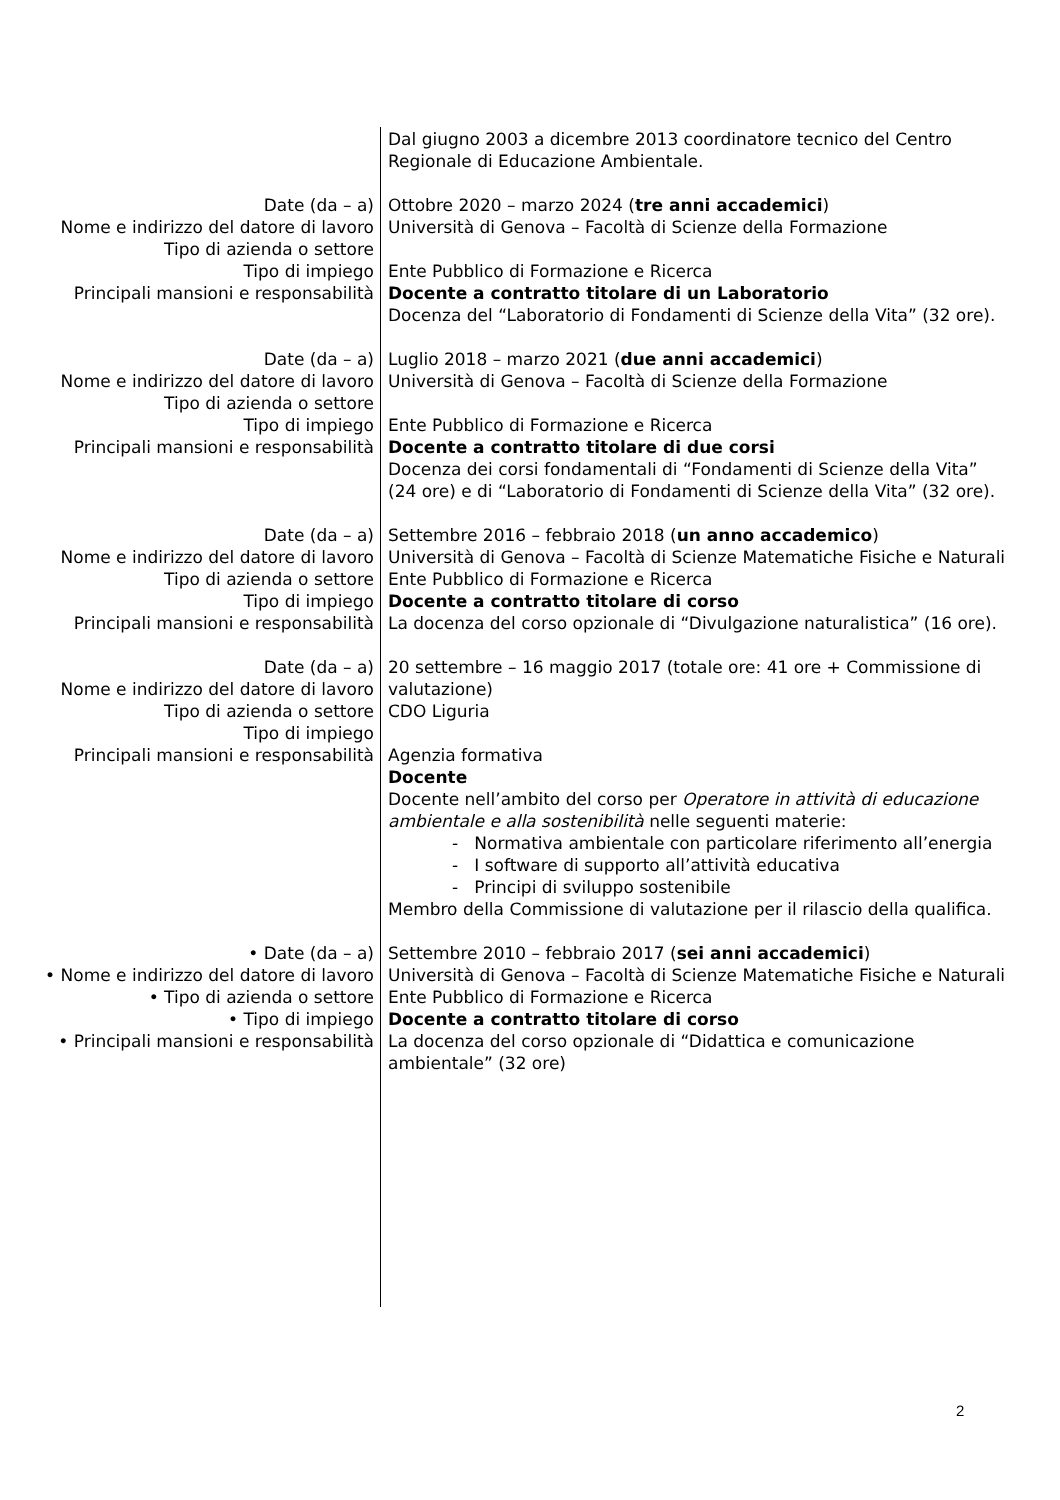| | Dal giugno 2003 a dicembre 2013 coordinatore tecnico del Centro Regionale di Educazione Ambientale. |
| Date (da – a) Nome e indirizzo del datore di lavoro Tipo di azienda o settore Tipo di impiego Principali mansioni e responsabilità | Ottobre 2020 – marzo 2024 ( tre anni accademici ) Università di Genova – Facoltà di Scienze della Formazione Ente Pubblico di Formazione e Ricerca Docente a contratto titolare di un Laboratorio Docenza del “Laboratorio di Fondamenti di Scienze della Vita” (32 ore). |
| Date (da – a) Nome e indirizzo del datore di lavoro Tipo di azienda o settore Tipo di impiego Principali mansioni e responsabilità | Luglio 2018 – marzo 2021 ( due anni accademici ) Università di Genova – Facoltà di Scienze della Formazione Ente Pubblico di Formazione e Ricerca Docente a contratto titolare di due corsi Docenza dei corsi fondamentali di “Fondamenti di Scienze della Vita” (24 ore) e di “Laboratorio di Fondamenti di Scienze della Vita” (32 ore). |
| Date (da – a) Nome e indirizzo del datore di lavoro Tipo di azienda o settore Tipo di impiego Principali mansioni e responsabilità | Settembre 2016 – febbraio 2018 ( un anno accademico ) Università di Genova – Facoltà di Scienze Matematiche Fisiche e Naturali Ente Pubblico di Formazione e Ricerca Docente a contratto titolare di corso La docenza del corso opzionale di “Divulgazione naturalistica” (16 ore). |
| Date (da – a) Nome e indirizzo del datore di lavoro Tipo di azienda o settore Tipo di impiego Principali mansioni e responsabilità | 20 settembre – 16 maggio 2017 (totale ore: 41 ore + Commissione di valutazione) CDO Liguria Agenzia formativa Docente Docente nell’ambito del corso per Operatore in attività di educazione ambientale e alla sostenibilità nelle seguenti materie: - Normativa ambientale con particolare riferimento all’energia - I software di supporto all’attività educativa - Principi di sviluppo sostenibile Membro della Commissione di valutazione per il rilascio della qualifica. |
| • Date (da – a) • Nome e indirizzo del datore di lavoro • Tipo di azienda o settore • Tipo di impiego • Principali mansioni e responsabilità | Settembre 2010 – febbraio 2017 ( sei anni accademici ) Università di Genova – Facoltà di Scienze Matematiche Fisiche e Naturali Ente Pubblico di Formazione e Ricerca Docente a contratto titolare di corso La docenza del corso opzionale di “Didattica e comunicazione ambientale” (32 ore) |
2